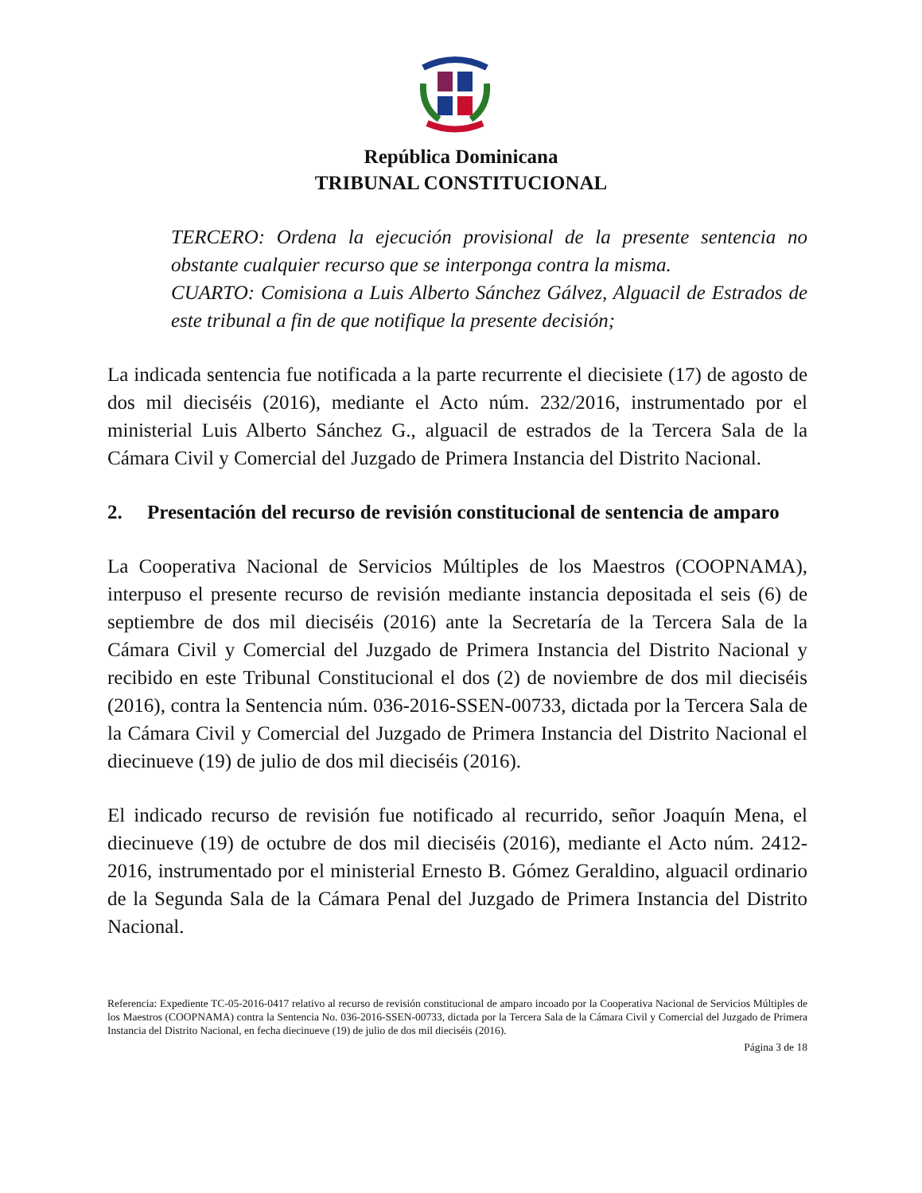República Dominicana
TRIBUNAL CONSTITUCIONAL
TERCERO: Ordena la ejecución provisional de la presente sentencia no obstante cualquier recurso que se interponga contra la misma.
CUARTO: Comisiona a Luis Alberto Sánchez Gálvez, Alguacil de Estrados de este tribunal a fin de que notifique la presente decisión;
La indicada sentencia fue notificada a la parte recurrente el diecisiete (17) de agosto de dos mil dieciséis (2016), mediante el Acto núm. 232/2016, instrumentado por el ministerial Luis Alberto Sánchez G., alguacil de estrados de la Tercera Sala de la Cámara Civil y Comercial del Juzgado de Primera Instancia del Distrito Nacional.
2. Presentación del recurso de revisión constitucional de sentencia de amparo
La Cooperativa Nacional de Servicios Múltiples de los Maestros (COOPNAMA), interpuso el presente recurso de revisión mediante instancia depositada el seis (6) de septiembre de dos mil dieciséis (2016) ante la Secretaría de la Tercera Sala de la Cámara Civil y Comercial del Juzgado de Primera Instancia del Distrito Nacional y recibido en este Tribunal Constitucional el dos (2) de noviembre de dos mil dieciséis (2016), contra la Sentencia núm. 036-2016-SSEN-00733, dictada por la Tercera Sala de la Cámara Civil y Comercial del Juzgado de Primera Instancia del Distrito Nacional el diecinueve (19) de julio de dos mil dieciséis (2016).
El indicado recurso de revisión fue notificado al recurrido, señor Joaquín Mena, el diecinueve (19) de octubre de dos mil dieciséis (2016), mediante el Acto núm. 2412-2016, instrumentado por el ministerial Ernesto B. Gómez Geraldino, alguacil ordinario de la Segunda Sala de la Cámara Penal del Juzgado de Primera Instancia del Distrito Nacional.
Referencia: Expediente TC-05-2016-0417 relativo al recurso de revisión constitucional de amparo incoado por la Cooperativa Nacional de Servicios Múltiples de los Maestros (COOPNAMA) contra la Sentencia No. 036-2016-SSEN-00733, dictada por la Tercera Sala de la Cámara Civil y Comercial del Juzgado de Primera Instancia del Distrito Nacional, en fecha diecinueve (19) de julio de dos mil dieciséis (2016).
Página 3 de 18